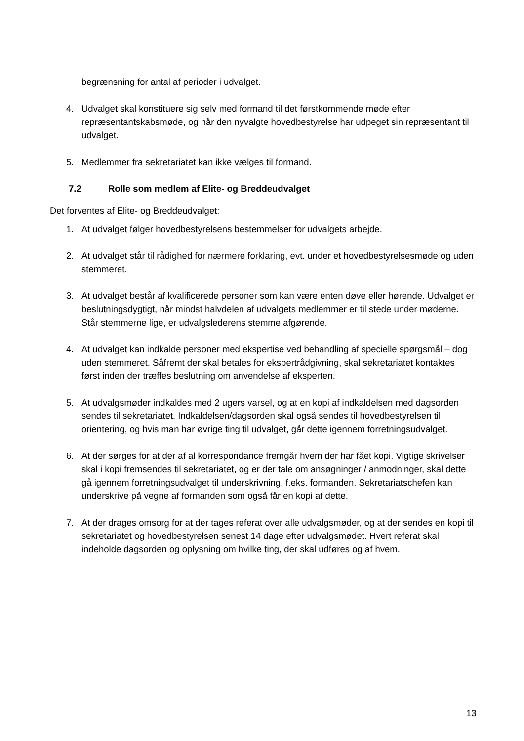begrænsning for antal af perioder i udvalget.
4. Udvalget skal konstituere sig selv med formand til det førstkommende møde efter repræsentantskabsmøde, og når den nyvalgte hovedbestyrelse har udpeget sin repræsentant til udvalget.
5. Medlemmer fra sekretariatet kan ikke vælges til formand.
7.2 Rolle som medlem af Elite- og Breddeudvalget
Det forventes af Elite- og Breddeudvalget:
1. At udvalget følger hovedbestyrelsens bestemmelser for udvalgets arbejde.
2. At udvalget står til rådighed for nærmere forklaring, evt. under et hovedbestyrelsesmøde og uden stemmeret.
3. At udvalget består af kvalificerede personer som kan være enten døve eller hørende. Udvalget er beslutningsdygtigt, når mindst halvdelen af udvalgets medlemmer er til stede under møderne. Står stemmerne lige, er udvalgslederens stemme afgørende.
4. At udvalget kan indkalde personer med ekspertise ved behandling af specielle spørgsmål – dog uden stemmeret. Såfremt der skal betales for ekspertrådgivning, skal sekretariatet kontaktes først inden der træffes beslutning om anvendelse af eksperten.
5. At udvalgsmøder indkaldes med 2 ugers varsel, og at en kopi af indkaldelsen med dagsorden sendes til sekretariatet. Indkaldelsen/dagsorden skal også sendes til hovedbestyrelsen til orientering, og hvis man har øvrige ting til udvalget, går dette igennem forretningsudvalget.
6. At der sørges for at der af al korrespondance fremgår hvem der har fået kopi. Vigtige skrivelser skal i kopi fremsendes til sekretariatet, og er der tale om ansøgninger / anmodninger, skal dette gå igennem forretningsudvalget til underskrivning, f.eks. formanden. Sekretariatschefen kan underskrive på vegne af formanden som også får en kopi af dette.
7. At der drages omsorg for at der tages referat over alle udvalgsmøder, og at der sendes en kopi til sekretariatet og hovedbestyrelsen senest 14 dage efter udvalgsmødet. Hvert referat skal indeholde dagsorden og oplysning om hvilke ting, der skal udføres og af hvem.
13